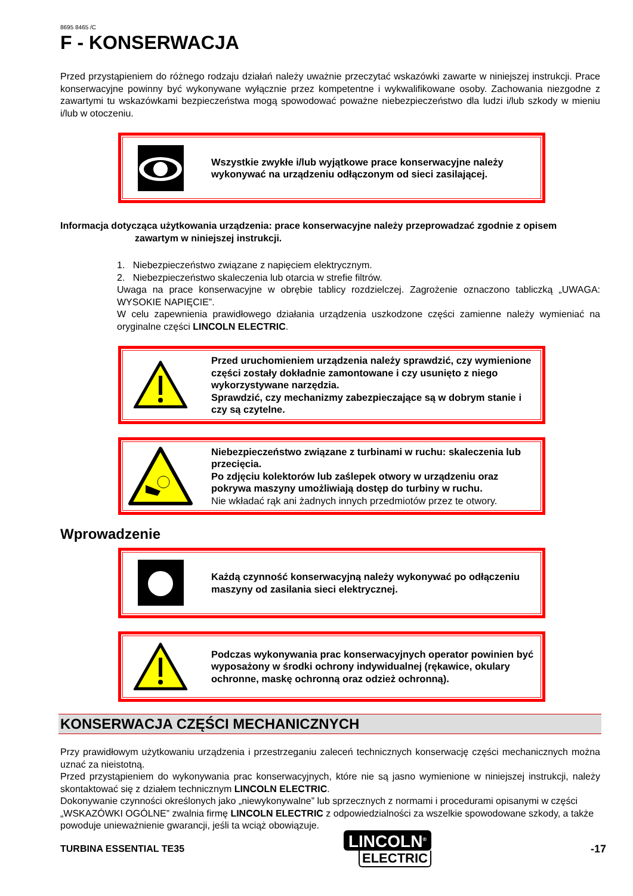8695 8465 /C
F - KONSERWACJA
Przed przystąpieniem do różnego rodzaju działań należy uważnie przeczytać wskazówki zawarte w niniejszej instrukcji. Prace konserwacyjne powinny być wykonywane wyłącznie przez kompetentne i wykwalifikowane osoby. Zachowania niezgodne z zawartymi tu wskazówkami bezpieczeństwa mogą spowodować poważne niebezpieczeństwo dla ludzi i/lub szkody w mieniu i/lub w otoczeniu.
Wszystkie zwykłe i/lub wyjątkowe prace konserwacyjne należy wykonywać na urządzeniu odłączonym od sieci zasilającej.
Informacja dotycząca użytkowania urządzenia: prace konserwacyjne należy przeprowadzać zgodnie z opisem
zawartym w niniejszej instrukcji.
1. Niebezpieczeństwo związane z napięciem elektrycznym.
2. Niebezpieczeństwo skaleczenia lub otarcia w strefie filtrów.
Uwaga na prace konserwacyjne w obrębie tablicy rozdzielczej. Zagrożenie oznaczono tabliczką „UWAGA: WYSOKIE NAPIĘCIE”.
W celu zapewnienia prawidłowego działania urządzenia uszkodzone części zamienne należy wymieniać na oryginalne części LINCOLN ELECTRIC.
Przed uruchomieniem urządzenia należy sprawdzić, czy wymienione części zostały dokładnie zamontowane i czy usunięto z niego wykorzystywane narzędzia.
Sprawdzić, czy mechanizmy zabezpieczające są w dobrym stanie i czy są czytelne.
Niebezpieczeństwo związane z turbinami w ruchu: skaleczenia lub przecięcia.
Po zdjęciu kolektorów lub zaślepek otwory w urządzeniu oraz pokrywa maszyny umożliwiają dostęp do turbiny w ruchu.
Nie wkładać rąk ani żadnych innych przedmiotów przez te otwory.
Wprowadzenie
Każdą czynność konserwacyjną należy wykonywać po odłączeniu maszyny od zasilania sieci elektrycznej.
Podczas wykonywania prac konserwacyjnych operator powinien być wyposażony w środki ochrony indywidualnej (rękawice, okulary ochronne, maskę ochronną oraz odzież ochronną).
KONSERWACJA CZĘŚCI MECHANICZNYCH
Przy prawidłowym użytkowaniu urządzenia i przestrzeganiu zaleceń technicznych konserwację części mechanicznych można uznać za nieistotną.
Przed przystąpieniem do wykonywania prac konserwacyjnych, które nie są jasno wymienione w niniejszej instrukcji, należy skontaktować się z działem technicznym LINCOLN ELECTRIC.
Dokonywanie czynności określonych jako „niewykonywalne” lub sprzecznych z normami i procedurami opisanymi w części „WSKAZÓWKI OGÓLNE” zwalnia firmę LINCOLN ELECTRIC z odpowiedzialności za wszelkie spowodowane szkody, a także powoduje unieważnienie gwarancji, jeśli ta wciąż obowiązuje.
TURBINA ESSENTIAL TE35
LINCOLN<sup>®</sup>
ELECTRIC
-17